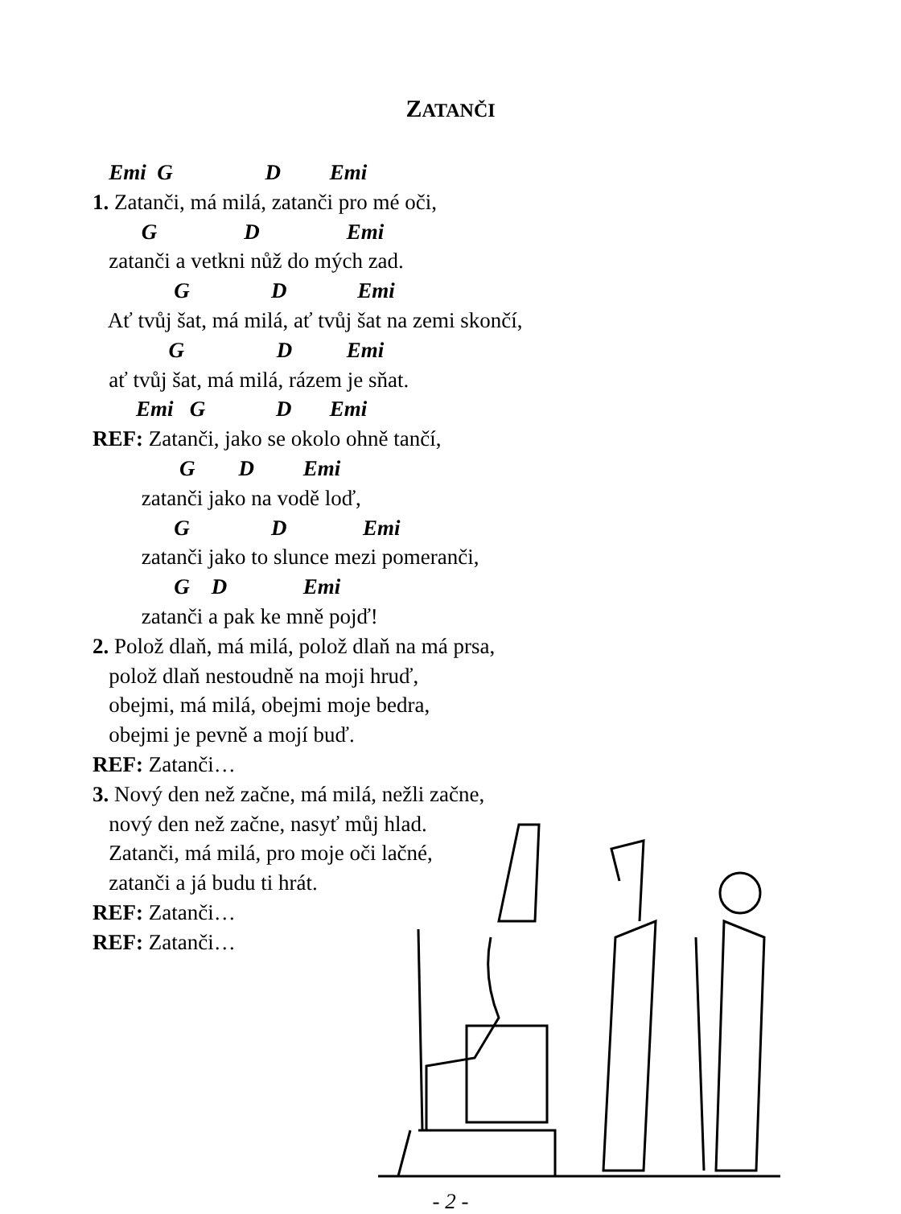ZATANČI
Emi G D Emi
1. Zatanči, má milá, zatanči pro mé oči,
G D Emi
zatanči a vetkni nůž do mých zad.
G D Emi
Ať tvůj šat, má milá, ať tvůj šat na zemi skončí,
G D Emi
ať tvůj šat, má milá, rázem je sňat.
Emi G D Emi
REF: Zatanči, jako se okolo ohně tančí,
G D Emi
zatanči jako na vodě loď,
G D Emi
zatanči jako to slunce mezi pomeranči,
G D Emi
zatanči a pak ke mně pojď!
2. Polož dlaň, má milá, polož dlaň na má prsa,
polož dlaň nestoudně na moji hruď,
obejmi, má milá, obejmi moje bedra,
obejmi je pevně a mojí buď.
REF: Zatanči…
3. Nový den než začne, má milá, nežli začne,
nový den než začne, nasyť můj hlad.
Zatanči, má milá, pro moje oči lačné,
zatanči a já budu ti hrát.
REF: Zatanči…
REF: Zatanči…
- 2 -